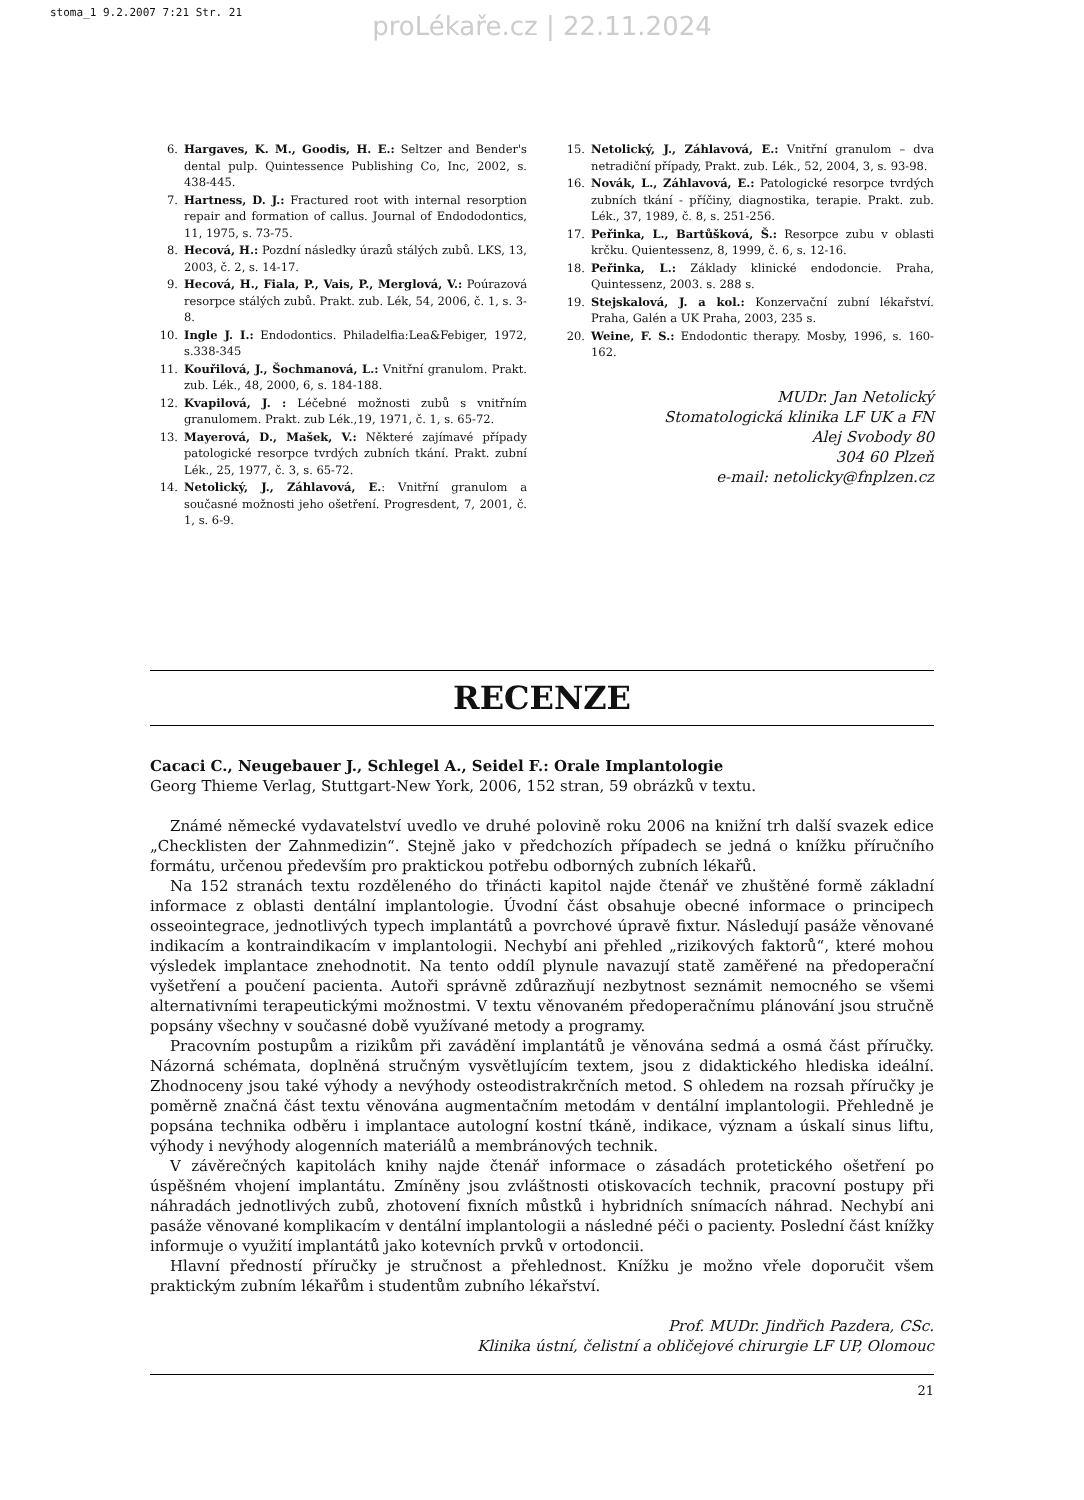stoma_1 9.2.2007 7:21 Str. 21
proLékaře.cz | 22.11.2024
6. Hargaves, K. M., Goodis, H. E.: Seltzer and Bender's dental pulp. Quintessence Publishing Co, Inc, 2002, s. 438-445.
7. Hartness, D. J.: Fractured root with internal resorption repair and formation of callus. Journal of Endododontics, 11, 1975, s. 73-75.
8. Hecová, H.: Pozdní následky úrazů stálých zubů. LKS, 13, 2003, č. 2, s. 14-17.
9. Hecová, H., Fiala, P., Vais, P., Merglová, V.: Poúrazová resorpce stálých zubů. Prakt. zub. Lék, 54, 2006, č. 1, s. 3-8.
10. Ingle J. I.: Endodontics. Philadelfia:Lea&Febiger, 1972, s.338-345
11. Kouřilová, J., Šochmanová, L.: Vnitřní granulom. Prakt. zub. Lék., 48, 2000, 6, s. 184-188.
12. Kvapilová, J. : Léčebné možnosti zubů s vnitřním granulomem. Prakt. zub Lék.,19, 1971, č. 1, s. 65-72.
13. Mayerová, D., Mašek, V.: Některé zajímavé případy patologické resorpce tvrdých zubních tkání. Prakt. zubní Lék., 25, 1977, č. 3, s. 65-72.
14. Netolický, J., Záhlavová, E.: Vnitřní granulom a současné možnosti jeho ošetření. Progresdent, 7, 2001, č. 1, s. 6-9.
15. Netolický, J., Záhlavová, E.: Vnitřní granulom – dva netradiční případy, Prakt. zub. Lék., 52, 2004, 3, s. 93-98.
16. Novák, L., Záhlavová, E.: Patologické resorpce tvrdých zubních tkání - příčiny, diagnostika, terapie. Prakt. zub. Lék., 37, 1989, č. 8, s. 251-256.
17. Peřinka, L., Bartůšková, Š.: Resorpce zubu v oblasti krčku. Quientessenz, 8, 1999, č. 6, s. 12-16.
18. Peřinka, L.: Základy klinické endodoncie. Praha, Quintessenz, 2003. s. 288 s.
19. Stejskalová, J. a kol.: Konzervační zubní lékařství. Praha, Galén a UK Praha, 2003, 235 s.
20. Weine, F. S.: Endodontic therapy. Mosby, 1996, s. 160-162.
MUDr. Jan Netolický
Stomatologická klinika LF UK a FN
Alej Svobody 80
304 60 Plzeň
e-mail: netolicky@fnplzen.cz
RECENZE
Cacaci C., Neugebauer J., Schlegel A., Seidel F.: Orale Implantologie
Georg Thieme Verlag, Stuttgart-New York, 2006, 152 stran, 59 obrázků v textu.
Známé německé vydavatelství uvedlo ve druhé polovině roku 2006 na knižní trh další svazek edice „Checklisten der Zahnmedizin“. Stejně jako v předchozích případech se jedná o knížku příručního formátu, určenou především pro praktickou potřebu odborných zubních lékařů.
Na 152 stranách textu rozděleného do třinácti kapitol najde čtenář ve zhuštěné formě základní informace z oblasti dentální implantologie. Úvodní část obsahuje obecné informace o principech osseointegrace, jednotlivých typech implantátů a povrchové úpravě fixtur. Následují pasáže věnované indikacím a kontraindikacím v implantologii. Nechybí ani přehled „rizikových faktorů“, které mohou výsledek implantace znehodnotit. Na tento oddíl plynule navazují statě zaměřené na předoperační vyšetření a poučení pacienta. Autoři správně zdůrazňují nezbytnost seznámit nemocného se všemi alternativními terapeutickými možnostmi. V textu věnovaném předoperačnímu plánování jsou stručně popsány všechny v současné době využívané metody a programy.
Pracovním postupům a rizikům při zavádění implantátů je věnována sedmá a osmá část příručky. Názorná schémata, doplněná stručným vysvětlujícím textem, jsou z didaktického hlediska ideální. Zhodnoceny jsou také výhody a nevýhody osteodistrakrčních metod. S ohledem na rozsah příručky je poměrně značná část textu věnována augmentačním metodám v dentální implantologii. Přehledně je popsána technika odběru i implantace autologní kostní tkáně, indikace, význam a úskalí sinus liftu, výhody i nevýhody alogenních materiálů a membránových technik.
V závěrečných kapitolách knihy najde čtenář informace o zásadách protetického ošetření po úspěšném vhojení implantátu. Zmíněny jsou zvláštnosti otiskovacích technik, pracovní postupy při náhradách jednotlivých zubů, zhotovení fixních můstků i hybridních snímacích náhrad. Nechybí ani pasáže věnované komplikacím v dentální implantologii a následné péči o pacienty. Poslední část knížky informuje o využití implantátů jako kotevních prvků v ortodoncii.
Hlavní předností příručky je stručnost a přehlednost. Knížku je možno vřele doporučit všem praktickým zubním lékařům i studentům zubního lékařství.
Prof. MUDr. Jindřich Pazdera, CSc.
Klinika ústní, čelistní a obličejové chirurgie LF UP, Olomouc
21